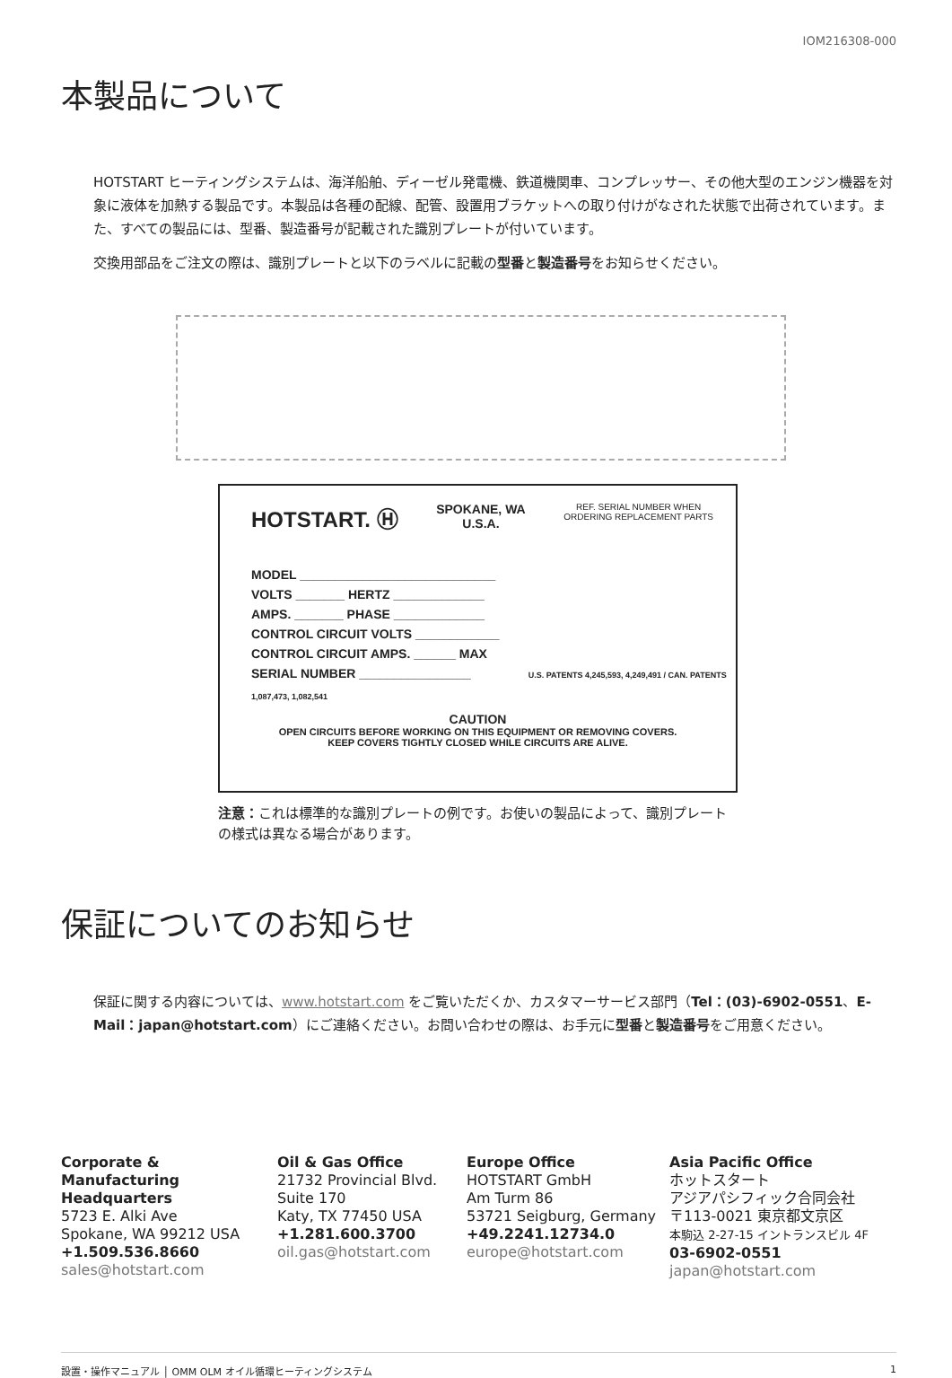IOM216308-000
本製品について
HOTSTART ヒーティングシステムは、海洋船舶、ディーゼル発電機、鉄道機関車、コンプレッサー、その他大型のエンジン機器を対象に液体を加熱する製品です。本製品は各種の配線、配管、設置用ブラケットへの取り付けがなされた状態で出荷されています。また、すべての製品には、型番、製造番号が記載された識別プレートが付いています。
交換用部品をご注文の際は、識別プレートと以下のラベルに記載の型番と製造番号をお知らせください。
HOTSTART. Ⓗ SPOKANE, WA
U.S.A. REF. SERIAL NUMBER WHEN
ORDERING REPLACEMENT PARTS
MODEL ____________________________
VOLTS _______ HERTZ _____________
AMPS. _______ PHASE _____________
CONTROL CIRCUIT VOLTS ____________
CONTROL CIRCUIT AMPS. ______ MAX
SERIAL NUMBER ________________ U.S. PATENTS 4,245,593, 4,249,491 / CAN. PATENTS 1,087,473, 1,082,541
CAUTION
OPEN CIRCUITS BEFORE WORKING ON THIS EQUIPMENT OR REMOVING COVERS.
KEEP COVERS TIGHTLY CLOSED WHILE CIRCUITS ARE ALIVE.
注意：これは標準的な識別プレートの例です。お使いの製品によって、識別プレートの様式は異なる場合があります。
保証についてのお知らせ
保証に関する内容については、www.hotstart.com をご覧いただくか、カスタマーサービス部門（Tel：(03)-6902-0551、E-Mail：japan@hotstart.com）にご連絡ください。お問い合わせの際は、お手元に型番と製造番号をご用意ください。
Corporate & Manufacturing Headquarters
5723 E. Alki Ave
Spokane, WA 99212 USA
+1.509.536.8660
sales@hotstart.com
Oil & Gas Office
21732 Provincial Blvd.
Suite 170
Katy, TX 77450 USA
+1.281.600.3700
oil.gas@hotstart.com
Europe Office
HOTSTART GmbH
Am Turm 86
53721 Seigburg, Germany
+49.2241.12734.0
europe@hotstart.com
Asia Pacific Office
ホットスタート
アジアパシフィック合同会社
〒113-0021 東京都文京区
本駒込 2-27-15 イントランスビル 4F
03-6902-0551
japan@hotstart.com
設置・操作マニュアル │ OMM OLM オイル循環ヒーティングシステム 1